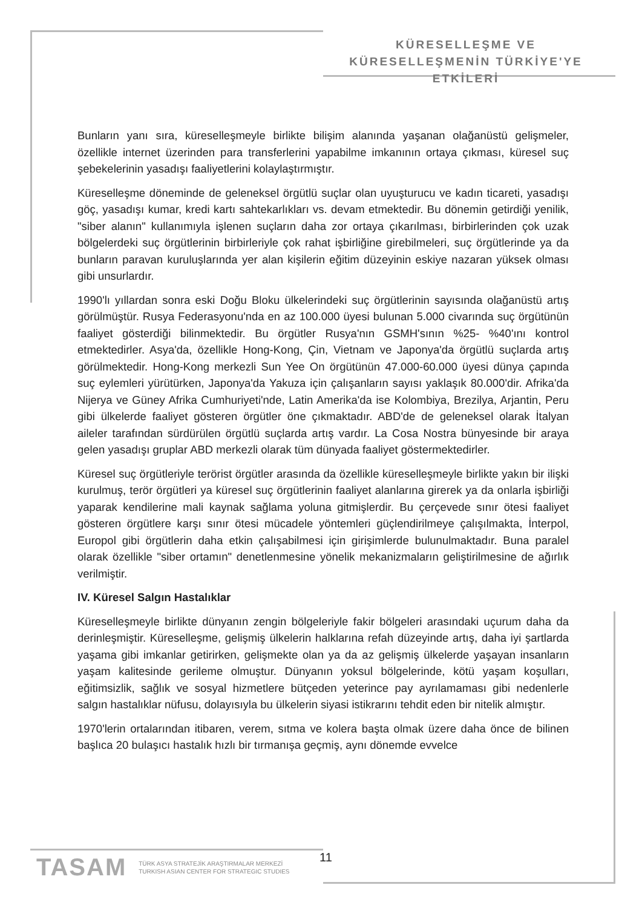KÜRESELLEŞME VE
KÜRESELLEŞMENİN TÜRKİYE'YE ETKİLERİ
Bunların yanı sıra, küreselleşmeyle birlikte bilişim alanında yaşanan olağanüstü gelişmeler, özellikle internet üzerinden para transferlerini yapabilme imkanının ortaya çıkması, küresel suç şebekelerinin yasadışı faaliyetlerini kolaylaştırmıştır.
Küreselleşme döneminde de geleneksel örgütlü suçlar olan uyuşturucu ve kadın ticareti, yasadışı göç, yasadışı kumar, kredi kartı sahtekarlıkları vs. devam etmektedir. Bu dönemin getirdiği yenilik, "siber alanın" kullanımıyla işlenen suçların daha zor ortaya çıkarılması, birbirlerinden çok uzak bölgelerdeki suç örgütlerinin birbirleriyle çok rahat işbirliğine girebilmeleri, suç örgütlerinde ya da bunların paravan kuruluşlarında yer alan kişilerin eğitim düzeyinin eskiye nazaran yüksek olması gibi unsurlardır.
1990'lı yıllardan sonra eski Doğu Bloku ülkelerindeki suç örgütlerinin sayısında olağanüstü artış görülmüştür. Rusya Federasyonu'nda en az 100.000 üyesi bulunan 5.000 civarında suç örgütünün faaliyet gösterdiği bilinmektedir. Bu örgütler Rusya'nın GSMH'sının %25- %40'ını kontrol etmektedirler. Asya'da, özellikle Hong-Kong, Çin, Vietnam ve Japonya'da örgütlü suçlarda artış görülmektedir. Hong-Kong merkezli Sun Yee On örgütünün 47.000-60.000 üyesi dünya çapında suç eylemleri yürütürken, Japonya'da Yakuza için çalışanların sayısı yaklaşık 80.000'dir. Afrika'da Nijerya ve Güney Afrika Cumhuriyeti'nde, Latin Amerika'da ise Kolombiya, Brezilya, Arjantin, Peru gibi ülkelerde faaliyet gösteren örgütler öne çıkmaktadır. ABD'de de geleneksel olarak İtalyan aileler tarafından sürdürülen örgütlü suçlarda artış vardır. La Cosa Nostra bünyesinde bir araya gelen yasadışı gruplar ABD merkezli olarak tüm dünyada faaliyet göstermektedirler.
Küresel suç örgütleriyle terörist örgütler arasında da özellikle küreselleşmeyle birlikte yakın bir ilişki kurulmuş, terör örgütleri ya küresel suç örgütlerinin faaliyet alanlarına girerek ya da onlarla işbirliği yaparak kendilerine mali kaynak sağlama yoluna gitmişlerdir. Bu çerçevede sınır ötesi faaliyet gösteren örgütlere karşı sınır ötesi mücadele yöntemleri güçlendirilmeye çalışılmakta, İnterpol, Europol gibi örgütlerin daha etkin çalışabilmesi için girişimlerde bulunulmaktadır. Buna paralel olarak özellikle "siber ortamın" denetlenmesine yönelik mekanizmaların geliştirilmesine de ağırlık verilmiştir.
IV. Küresel Salgın Hastalıklar
Küreselleşmeyle birlikte dünyanın zengin bölgeleriyle fakir bölgeleri arasındaki uçurum daha da derinleşmiştir. Küreselleşme, gelişmiş ülkelerin halklarına refah düzeyinde artış, daha iyi şartlarda yaşama gibi imkanlar getirirken, gelişmekte olan ya da az gelişmiş ülkelerde yaşayan insanların yaşam kalitesinde gerileme olmuştur. Dünyanın yoksul bölgelerinde, kötü yaşam koşulları, eğitimsizlik, sağlık ve sosyal hizmetlere bütçeden yeterince pay ayrılamaması gibi nedenlerle salgın hastalıklar nüfusu, dolayısıyla bu ülkelerin siyasi istikrarını tehdit eden bir nitelik almıştır.
1970'lerin ortalarından itibaren, verem, sıtma ve kolera başta olmak üzere daha önce de bilinen başlıca 20 bulaşıcı hastalık hızlı bir tırmanışa geçmiş, aynı dönemde evvelce
TASAM
TÜRK ASYA STRATEJİK ARAŞTIRMALAR MERKEZİ
TURKISH ASIAN CENTER FOR STRATEGIC STUDIES
11